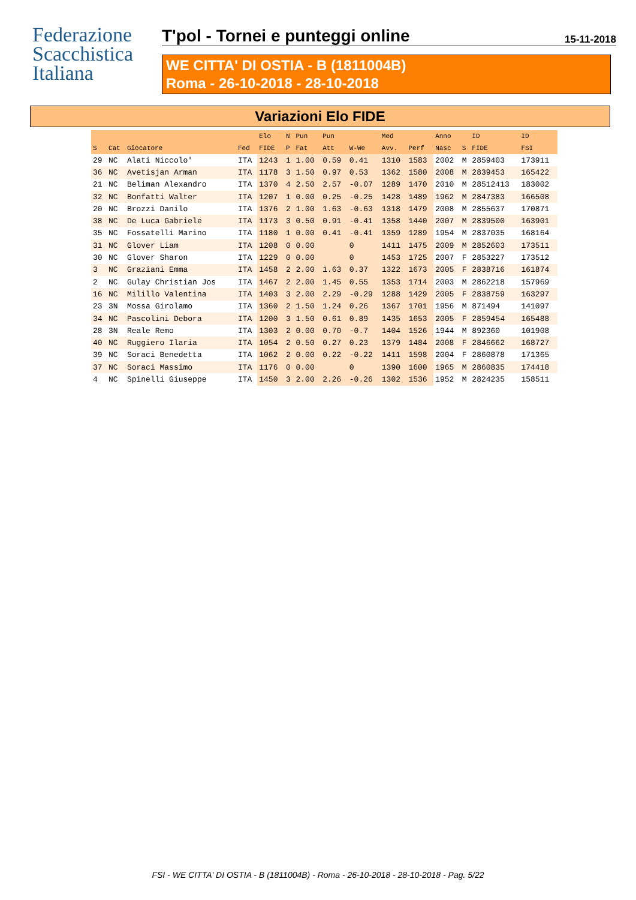Federazione
Scacchistica
Italiana
T'pol - Tornei e punteggi online 15-11-2018
WE CITTA' DI OSTIA - B (1811004B)
Roma - 26-10-2018 - 28-10-2018
Variazioni Elo FIDE
| | | | | Elo | N | Pun | Pun | | Med | | Anno | | ID | ID |
| --- | --- | --- | --- | --- | --- | --- | --- | --- | --- | --- | --- | --- | --- | --- |
| S | Cat | Giocatore | Fed | FIDE | P | Fat | Att | W-We | Avv. | Perf | Nasc | S | FIDE | FSI |
| 29 | NC | Alati Niccolo' | ITA | 1243 | 1 | 1.00 | 0.59 | 0.41 | 1310 | 1583 | 2002 | M | 2859403 | 173911 |
| 36 | NC | Avetisjan Arman | ITA | 1178 | 3 | 1.50 | 0.97 | 0.53 | 1362 | 1580 | 2008 | M | 2839453 | 165422 |
| 21 | NC | Beliman Alexandro | ITA | 1370 | 4 | 2.50 | 2.57 | -0.07 | 1289 | 1470 | 2010 | M | 28512413 | 183002 |
| 32 | NC | Bonfatti Walter | ITA | 1207 | 1 | 0.00 | 0.25 | -0.25 | 1428 | 1489 | 1962 | M | 2847383 | 166508 |
| 20 | NC | Brozzi Danilo | ITA | 1376 | 2 | 1.00 | 1.63 | -0.63 | 1318 | 1479 | 2008 | M | 2855637 | 170871 |
| 38 | NC | De Luca Gabriele | ITA | 1173 | 3 | 0.50 | 0.91 | -0.41 | 1358 | 1440 | 2007 | M | 2839500 | 163901 |
| 35 | NC | Fossatelli Marino | ITA | 1180 | 1 | 0.00 | 0.41 | -0.41 | 1359 | 1289 | 1954 | M | 2837035 | 168164 |
| 31 | NC | Glover Liam | ITA | 1208 | 0 | 0.00 | | 0 | 1411 | 1475 | 2009 | M | 2852603 | 173511 |
| 30 | NC | Glover Sharon | ITA | 1229 | 0 | 0.00 | | 0 | 1453 | 1725 | 2007 | F | 2853227 | 173512 |
| 3 | NC | Graziani Emma | ITA | 1458 | 2 | 2.00 | 1.63 | 0.37 | 1322 | 1673 | 2005 | F | 2838716 | 161874 |
| 2 | NC | Gulay Christian Jos | ITA | 1467 | 2 | 2.00 | 1.45 | 0.55 | 1353 | 1714 | 2003 | M | 2862218 | 157969 |
| 16 | NC | Milillo Valentina | ITA | 1403 | 3 | 2.00 | 2.29 | -0.29 | 1288 | 1429 | 2005 | F | 2838759 | 163297 |
| 23 | 3N | Mossa Girolamo | ITA | 1360 | 2 | 1.50 | 1.24 | 0.26 | 1367 | 1701 | 1956 | M | 871494 | 141097 |
| 34 | NC | Pascolini Debora | ITA | 1200 | 3 | 1.50 | 0.61 | 0.89 | 1435 | 1653 | 2005 | F | 2859454 | 165488 |
| 28 | 3N | Reale Remo | ITA | 1303 | 2 | 0.00 | 0.70 | -0.7 | 1404 | 1526 | 1944 | M | 892360 | 101908 |
| 40 | NC | Ruggiero Ilaria | ITA | 1054 | 2 | 0.50 | 0.27 | 0.23 | 1379 | 1484 | 2008 | F | 2846662 | 168727 |
| 39 | NC | Soraci Benedetta | ITA | 1062 | 2 | 0.00 | 0.22 | -0.22 | 1411 | 1598 | 2004 | F | 2860878 | 171365 |
| 37 | NC | Soraci Massimo | ITA | 1176 | 0 | 0.00 | | 0 | 1390 | 1600 | 1965 | M | 2860835 | 174418 |
| 4 | NC | Spinelli Giuseppe | ITA | 1450 | 3 | 2.00 | 2.26 | -0.26 | 1302 | 1536 | 1952 | M | 2824235 | 158511 |
FSI - WE CITTA' DI OSTIA - B (1811004B) - Roma - 26-10-2018 - 28-10-2018 - Pag. 5/22